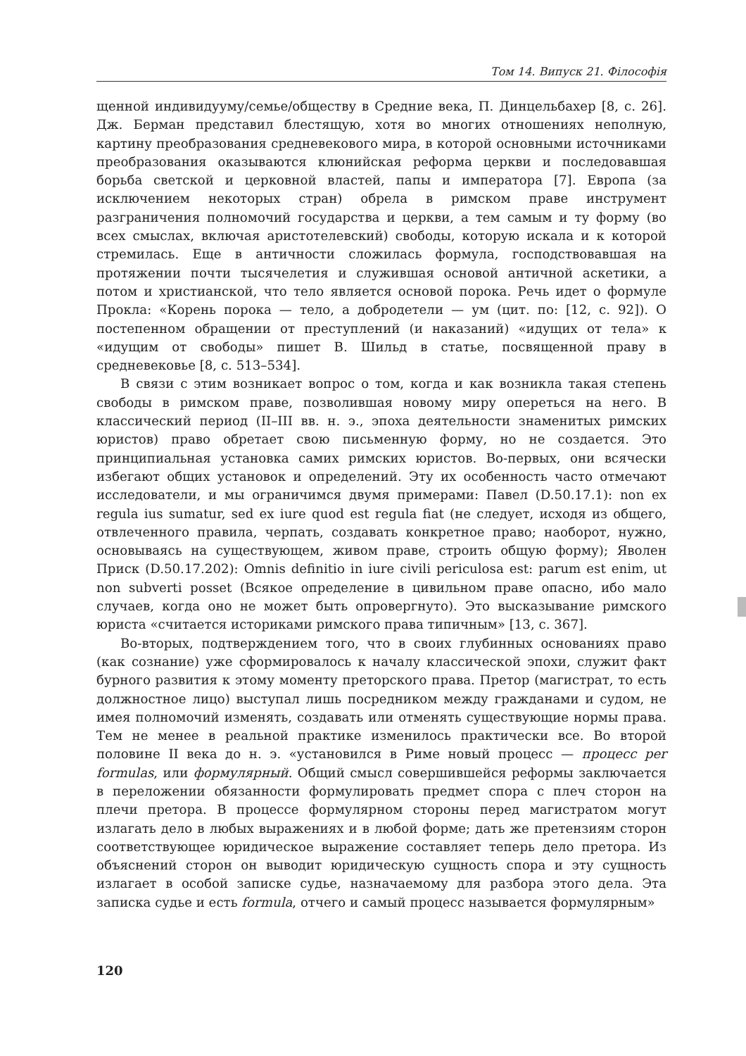Том 14. Випуск 21. Філософія
щенной индивидууму/семье/обществу в Средние века, П. Динцельбахер [8, с. 26]. Дж. Берман представил блестящую, хотя во многих отношениях неполную, картину преобразования средневекового мира, в которой основными источниками преобразования оказываются клюнийская реформа церкви и последовавшая борьба светской и церковной властей, папы и императора [7]. Европа (за исключением некоторых стран) обрела в римском праве инструмент разграничения полномочий государства и церкви, а тем самым и ту форму (во всех смыслах, включая аристотелевский) свободы, которую искала и к которой стремилась. Еще в античности сложилась формула, господствовавшая на протяжении почти тысячелетия и служившая основой античной аскетики, а потом и христианской, что тело является основой порока. Речь идет о формуле Прокла: «Корень порока — тело, а добродетели — ум (цит. по: [12, с. 92]). О постепенном обращении от преступлений (и наказаний) «идущих от тела» к «идущим от свободы» пишет В. Шильд в статье, посвященной праву в средневековье [8, с. 513–534].
В связи с этим возникает вопрос о том, когда и как возникла такая степень свободы в римском праве, позволившая новому миру опереться на него. В классический период (II–III вв. н. э., эпоха деятельности знаменитых римских юристов) право обретает свою письменную форму, но не создается. Это принципиальная установка самих римских юристов. Во-первых, они всячески избегают общих установок и определений. Эту их особенность часто отмечают исследователи, и мы ограничимся двумя примерами: Павел (D.50.17.1): non ex regula ius sumatur, sed ex iure quod est regula fiat (не следует, исходя из общего, отвлеченного правила, черпать, создавать конкретное право; наоборот, нужно, основываясь на существующем, живом праве, строить общую форму); Яволен Приск (D.50.17.202): Omnis definitio in iure civili periculosa est: parum est enim, ut non subverti posset (Всякое определение в цивильном праве опасно, ибо мало случаев, когда оно не может быть опровергнуто). Это высказывание римского юриста «считается историками римского права типичным» [13, с. 367].
Во-вторых, подтверждением того, что в своих глубинных основаниях право (как сознание) уже сформировалось к началу классической эпохи, служит факт бурного развития к этому моменту преторского права. Претор (магистрат, то есть должностное лицо) выступал лишь посредником между гражданами и судом, не имея полномочий изменять, создавать или отменять существующие нормы права. Тем не менее в реальной практике изменилось практически все. Во второй половине II века до н. э. «установился в Риме новый процесс — процесс per formulas, или формулярный. Общий смысл совершившейся реформы заключается в переложении обязанности формулировать предмет спора с плеч сторон на плечи претора. В процессе формулярном стороны перед магистратом могут излагать дело в любых выражениях и в любой форме; дать же претензиям сторон соответствующее юридическое выражение составляет теперь дело претора. Из объяснений сторон он выводит юридическую сущность спора и эту сущность излагает в особой записке судье, назначаемому для разбора этого дела. Эта записка судье и есть formula, отчего и самый процесс называется формулярным»
120